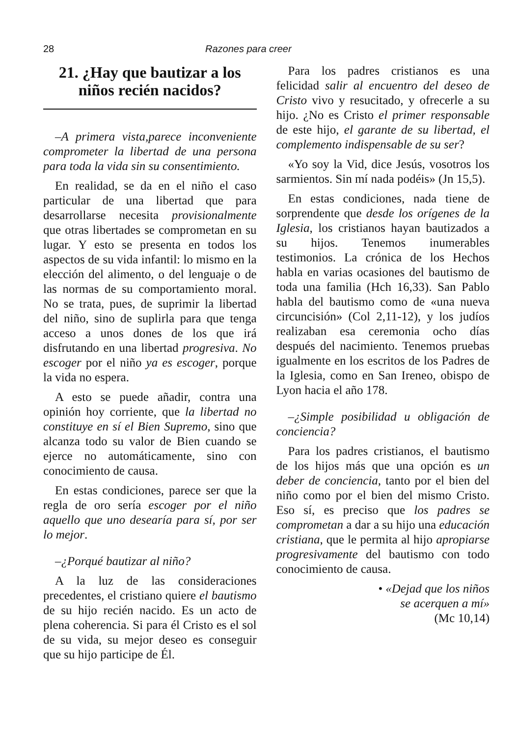28 Razones para creer
21. ¿Hay que bautizar a los niños recién nacidos?
–A primera vista,parece inconveniente comprometer la libertad de una persona para toda la vida sin su consentimiento.
En realidad, se da en el niño el caso particular de una libertad que para desarrollarse necesita provisionalmente que otras libertades se comprometan en su lugar. Y esto se presenta en todos los aspectos de su vida infantil: lo mismo en la elección del alimento, o del lenguaje o de las normas de su comportamiento moral. No se trata, pues, de suprimir la libertad del niño, sino de suplirla para que tenga acceso a unos dones de los que irá disfrutando en una libertad progresiva. No escoger por el niño ya es escoger, porque la vida no espera.
A esto se puede añadir, contra una opinión hoy corriente, que la libertad no constituye en sí el Bien Supremo, sino que alcanza todo su valor de Bien cuando se ejerce no automáticamente, sino con conocimiento de causa.
En estas condiciones, parece ser que la regla de oro sería escoger por el niño aquello que uno desearía para sí, por ser lo mejor.
–¿Porqué bautizar al niño?
A la luz de las consideraciones precedentes, el cristiano quiere el bautismo de su hijo recién nacido. Es un acto de plena coherencia. Si para él Cristo es el sol de su vida, su mejor deseo es conseguir que su hijo participe de Él.
Para los padres cristianos es una felicidad salir al encuentro del deseo de Cristo vivo y resucitado, y ofrecerle a su hijo. ¿No es Cristo el primer responsable de este hijo, el garante de su libertad, el complemento indispensable de su ser?
«Yo soy la Vid, dice Jesús, vosotros los sarmientos. Sin mí nada podéis» (Jn 15,5).
En estas condiciones, nada tiene de sorprendente que desde los orígenes de la Iglesia, los cristianos hayan bautizados a su hijos. Tenemos inumerables testimonios. La crónica de los Hechos habla en varias ocasiones del bautismo de toda una familia (Hch 16,33). San Pablo habla del bautismo como de «una nueva circuncisión» (Col 2,11-12), y los judíos realizaban esa ceremonia ocho días después del nacimiento. Tenemos pruebas igualmente en los escritos de los Padres de la Iglesia, como en San Ireneo, obispo de Lyon hacia el año 178.
–¿Simple posibilidad u obligación de conciencia?
Para los padres cristianos, el bautismo de los hijos más que una opción es un deber de conciencia, tanto por el bien del niño como por el bien del mismo Cristo. Eso sí, es preciso que los padres se comprometan a dar a su hijo una educación cristiana, que le permita al hijo apropiarse progresivamente del bautismo con todo conocimiento de causa.
• «Dejad que los niños
se acerquen a mí»
(Mc 10,14)